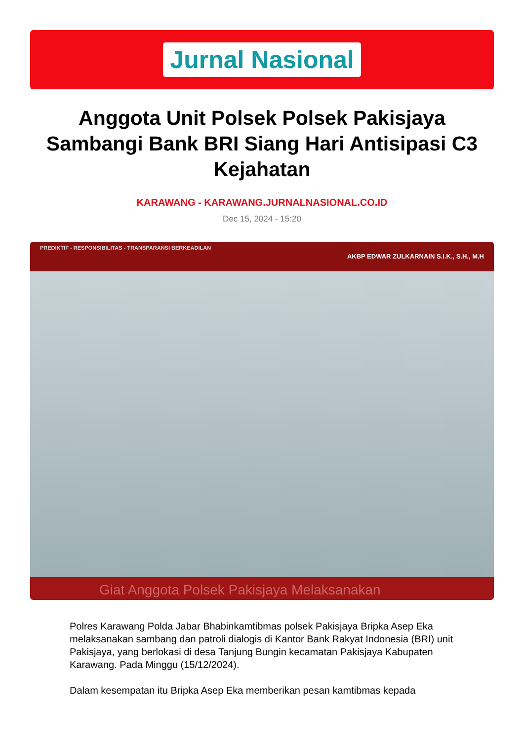Jurnal Nasional
Anggota Unit Polsek Polsek Pakisjaya Sambangi Bank BRI Siang Hari Antisipasi C3 Kejahatan
KARAWANG - KARAWANG.JURNALNASIONAL.CO.ID
Dec 15, 2024 - 15:20
PREDIKTIF - RESPONSIBILITAS - TRANSPARANSI BERKEADILAN
AKBP EDWAR ZULKARNAIN S.I.K., S.H., M.H
Giat Anggota Polsek Pakisjaya Melaksanakan
Polres Karawang Polda Jabar Bhabinkamtibmas polsek Pakisjaya Bripka Asep Eka melaksanakan sambang dan patroli dialogis di Kantor Bank Rakyat Indonesia (BRI) unit Pakisjaya, yang berlokasi di desa Tanjung Bungin kecamatan Pakisjaya Kabupaten Karawang. Pada Minggu (15/12/2024).
Dalam kesempatan itu Bripka Asep Eka memberikan pesan kamtibmas kepada